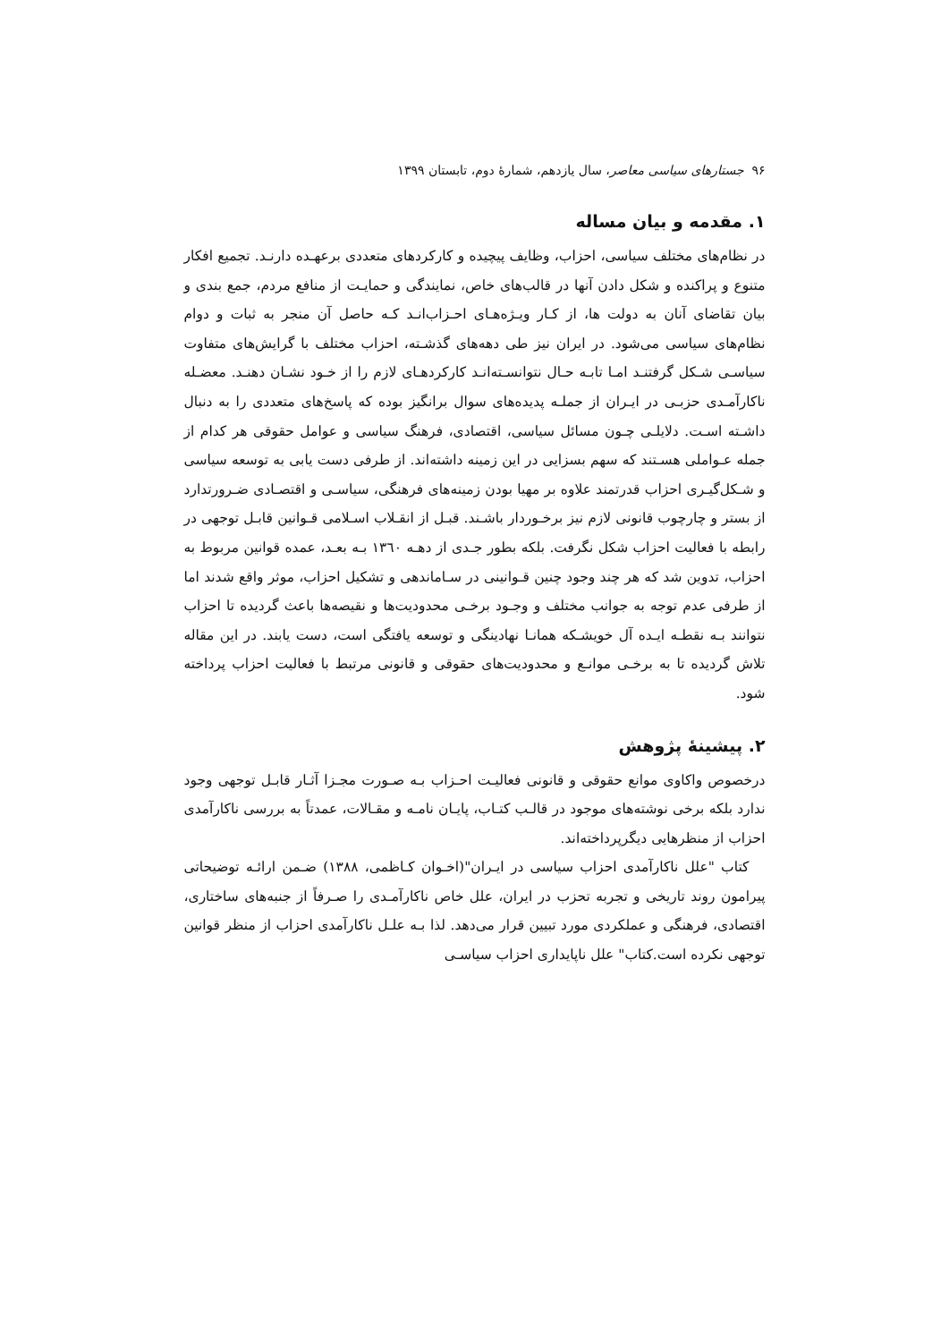۹۶ جستارهای سیاسی معاصر، سال یازدهم، شمارهٔ دوم، تابستان ۱۳۹۹
۱. مقدمه و بیان مساله
در نظام‌های مختلف سیاسی، احزاب، وظایف پیچیده و کارکردهای متعددی برعهـده دارنـد. تجمیع افکار متنوع و پراکنده و شکل دادن آنها در قالب‌های خاص، نمایندگی و حمایـت از منافع مردم، جمع بندی و بیان تقاضای آنان به دولت ها، از کـار ویـژه‌هـای احـزاب‌انـد کـه حاصل آن منجر به ثبات و دوام نظام‌های سیاسی می‌شود. در ایران نیز طی دهه‌های گذشـته، احزاب مختلف با گرایش‌های متفاوت سیاسـی شـکل گرفتنـد امـا تابـه حـال نتوانسـته‌انـد کارکردهـای لازم را از خـود نشـان دهنـد. معضـله ناکارآمـدی حزبـی در ایـران از جملـه پدیده‌های سوال برانگیز بوده که پاسخ‌های متعددی را به دنبال داشـته اسـت. دلایلـی چـون مسائل سیاسی، اقتصادی، فرهنگ سیاسی و عوامل حقوقی هر کدام از جمله عـواملی هسـتند که سهم بسزایی در این زمینه داشته‌اند. از طرفی دست یابی به توسعه سیاسی و شـکل‌گیـری احزاب قدرتمند علاوه بر مهیا بودن زمینه‌های فرهنگی، سیاسـی و اقتصـادی ضـرورتدارد از بستر و چارچوب قانونی لازم نیز برخـوردار باشـند. قبـل از انقـلاب اسـلامی قـوانین قابـل توجهی در رابطه با فعالیت احزاب شکل نگرفت. بلکه بطور جـدی از دهـه ۱۳٦۰ بـه بعـد، عمده قوانین مربوط به احزاب، تدوین شد که هر چند وجود چنین قـوانینی در سـاماندهی و تشکیل احزاب، موثر واقع شدند اما از طرفی عدم توجه به جوانب مختلف و وجـود برخـی محدودیت‌ها و نقیصه‌ها باعث گردیده تا احزاب نتوانند بـه نقطـه ایـده آل خویشـکه همانـا نهادینگی و توسعه یافتگی است، دست یابند. در این مقاله تلاش گردیده تا به برخـی موانـع و محدودیت‌های حقوقی و قانونی مرتبط با فعالیت احزاب پرداخته شود.
۲. پیشینهٔ پژوهش
درخصوص واکاوی موانع حقوقی و قانونی فعالیـت احـزاب بـه صـورت مجـزا آثـار قابـل توجهی وجود ندارد بلکه برخی نوشته‌های موجود در قالـب کتـاب، پایـان نامـه و مقـالات، عمدتاً به بررسی ناکارآمدی احزاب از منظرهایی دیگرپرداخته‌اند.
کتاب "علل ناکارآمدی احزاب سیاسی در ایـران"(اخـوان کـاظمی، ۱۳۸۸) ضـمن ارائـه توضیحاتی پیرامون روند تاریخی و تجربه تحزب در ایران، علل خاص ناکارآمـدی را صـرفاً از جنبه‌های ساختاری، اقتصادی، فرهنگی و عملکردی مورد تبیین قرار می‌دهد. لذا بـه علـل ناکارآمدی احزاب از منظر قوانین توجهی نکرده است.کتاب" علل ناپایداری احزاب سیاسـی